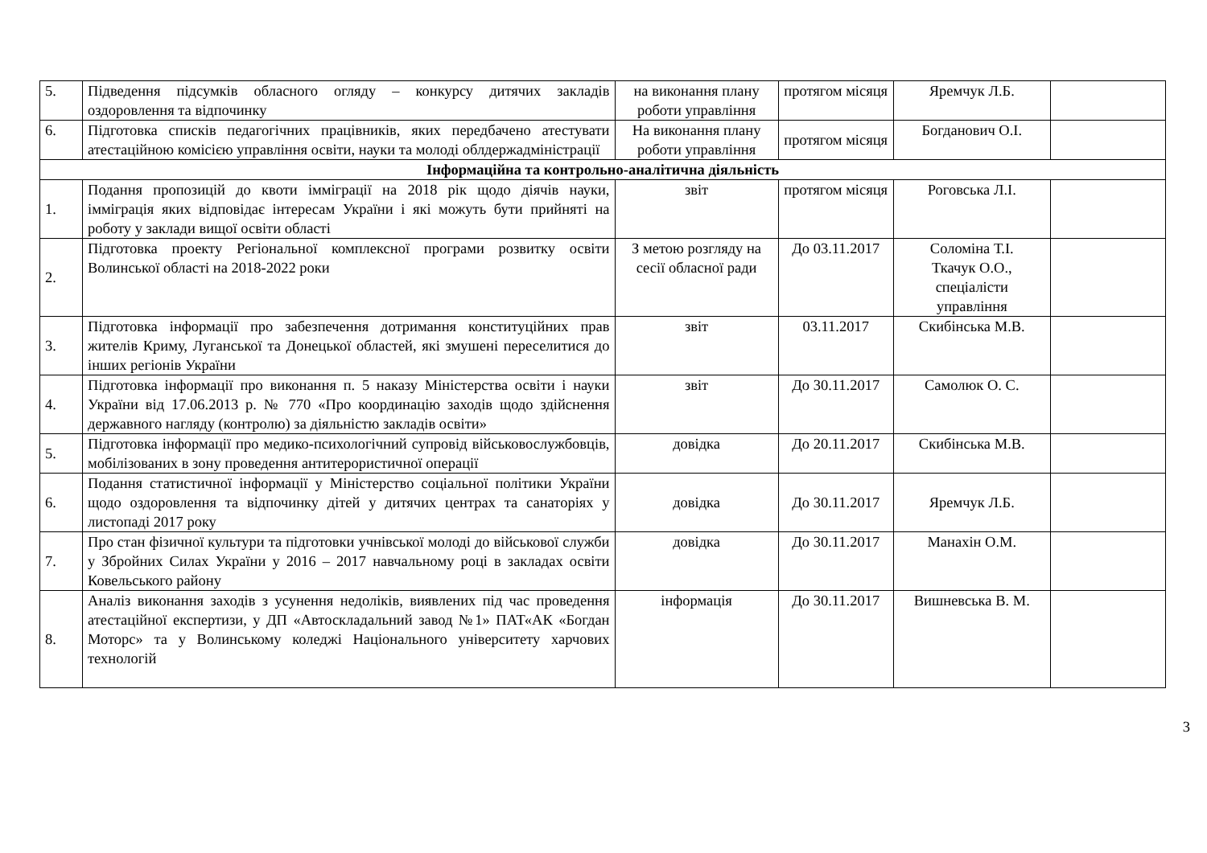| 5. | Підведення підсумків обласного огляду – конкурсу дитячих закладів оздоровлення та відпочинку | на виконання плану роботи управління | протягом місяця | Яремчук Л.Б. | |
| 6. | Підготовка списків педагогічних працівників, яких передбачено атестувати атестаційною комісією управління освіти, науки та молоді облдержадміністрації | На виконання плану роботи управління | протягом місяця | Богданович О.І. | |
| Інформаційна та контрольно-аналітична діяльність | | | | | |
| 1. | Подання пропозицій до квоти імміграції на 2018 рік щодо діячів науки, імміграція яких відповідає інтересам України і які можуть бути прийняті на роботу у заклади вищої освіти області | звіт | протягом місяця | Роговська Л.І. | |
| 2. | Підготовка проекту Регіональної комплексної програми розвитку освіти Волинської області на 2018-2022 роки | З метою розгляду на сесії обласної ради | До 03.11.2017 | Соломіна Т.І. Ткачук О.О., спеціалісти управління | |
| 3. | Підготовка інформації про забезпечення дотримання конституційних прав жителів Криму, Луганської та Донецької областей, які змушені переселитися до інших регіонів України | звіт | 03.11.2017 | Скибінська М.В. | |
| 4. | Підготовка інформації про виконання п. 5 наказу Міністерства освіти і науки України від 17.06.2013 р. № 770 «Про координацію заходів щодо здійснення державного нагляду (контролю) за діяльністю закладів освіти» | звіт | До 30.11.2017 | Самолюк О. С. | |
| 5. | Підготовка інформації про медико-психологічний супровід військовослужбовців, мобілізованих в зону проведення антитерористичної операції | довідка | До 20.11.2017 | Скибінська М.В. | |
| 6. | Подання статистичної інформації у Міністерство соціальної політики України щодо оздоровлення та відпочинку дітей у дитячих центрах та санаторіях у листопаді 2017 року | довідка | До 30.11.2017 | Яремчук Л.Б. | |
| 7. | Про стан фізичної культури та підготовки учнівської молоді до військової служби у Збройних Силах України у 2016 – 2017 навчальному році в закладах освіти Ковельського району | довідка | До 30.11.2017 | Манахін О.М. | |
| 8. | Аналіз виконання заходів з усунення недоліків, виявлених під час проведення атестаційної експертизи, у ДП «Автоскладальний завод №1» ПАТ«АК «Богдан Моторс» та у Волинському коледжі Національного університету харчових технологій | інформація | До 30.11.2017 | Вишневська В. М. | |
3